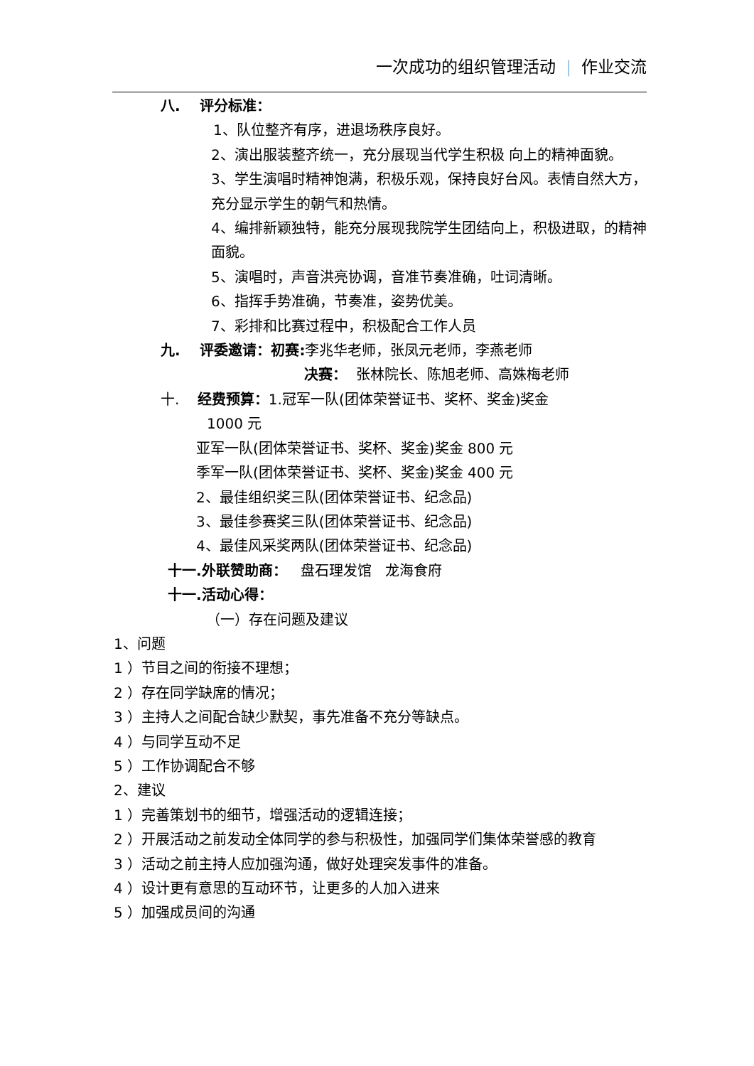一次成功的组织管理活动 | 作业交流
八. 评分标准：
1、队位整齐有序，进退场秩序良好。
2、演出服装整齐统一，充分展现当代学生积极 向上的精神面貌。
3、学生演唱时精神饱满，积极乐观，保持良好台风。表情自然大方，充分显示学生的朝气和热情。
4、编排新颖独特，能充分展现我院学生团结向上，积极进取，的精神面貌。
5、演唱时，声音洪亮协调，音准节奏准确，吐词清晰。
6、指挥手势准确，节奏准，姿势优美。
7、彩排和比赛过程中，积极配合工作人员
九. 评委邀请：初赛: 李兆华老师，张凤元老师，李燕老师
决赛： 张林院长、陈旭老师、高姝梅老师
十. 经费预算：1.冠军一队(团体荣誉证书、奖杯、奖金)奖金
1000 元
亚军一队(团体荣誉证书、奖杯、奖金)奖金 800 元
季军一队(团体荣誉证书、奖杯、奖金)奖金 400 元
2、最佳组织奖三队(团体荣誉证书、纪念品)
3、最佳参赛奖三队(团体荣誉证书、纪念品)
4、最佳风采奖两队(团体荣誉证书、纪念品)
十一.外联赞助商： 盘石理发馆 龙海食府
十一.活动心得：
（一）存在问题及建议
1、问题
1 ）节目之间的衔接不理想；
2 ）存在同学缺席的情况；
3 ）主持人之间配合缺少默契，事先准备不充分等缺点。
4 ）与同学互动不足
5 ）工作协调配合不够
2、建议
1 ）完善策划书的细节，增强活动的逻辑连接；
2 ）开展活动之前发动全体同学的参与积极性，加强同学们集体荣誉感的教育
3 ）活动之前主持人应加强沟通，做好处理突发事件的准备。
4 ）设计更有意思的互动环节，让更多的人加入进来
5 ）加强成员间的沟通